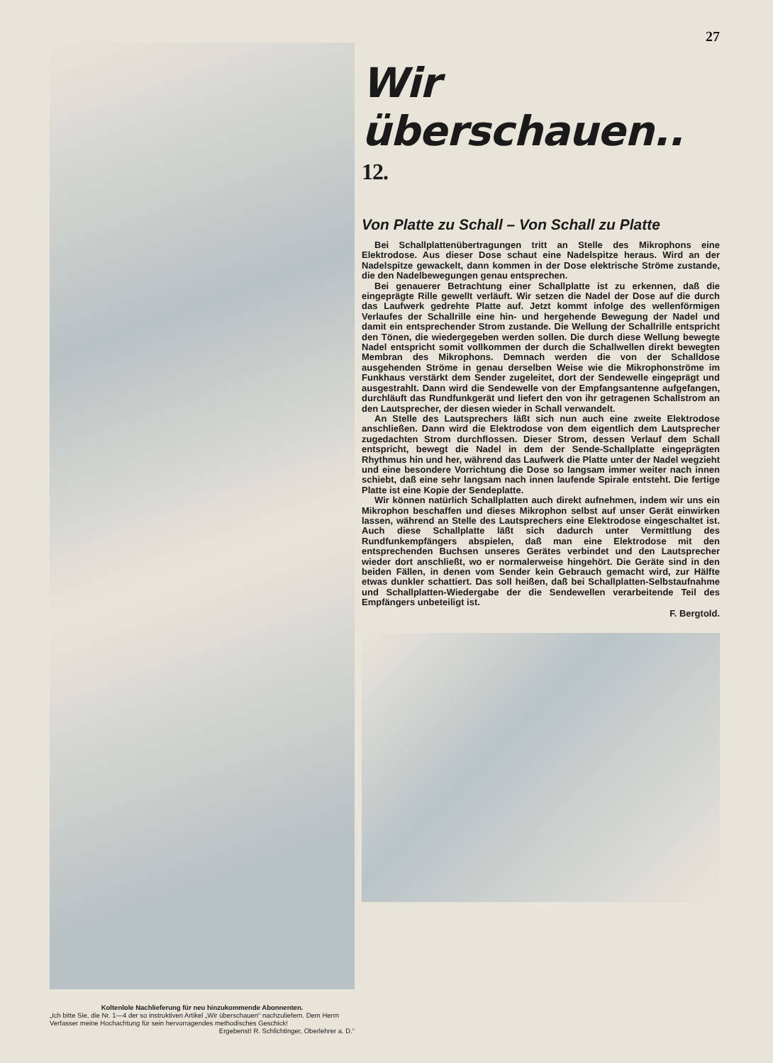Koltenlole Nachlieferung für neu hinzukommende Abonnenten.
„Ich bitte Sie, die Nr. 1—4 der so instruktiven Artikel „Wir überschauen“ nachzuliefern. Dem Herrn Verfasser meine Hochachtung für sein hervorragendes methodisches Geschick!
Ergebenst! R. Schlichtinger, Oberlehrer a. D.“
27
Wir überschauen.. <sup>12.</sup>
Von Platte zu Schall – Von Schall zu Platte
Bei Schallplattenübertragungen tritt an Stelle des Mikrophons eine Elektrodose. Aus dieser Dose schaut eine Nadelspitze heraus. Wird an der Nadelspitze gewackelt, dann kommen in der Dose elektrische Ströme zustande, die den Nadelbewegungen genau entsprechen.
Bei genauerer Betrachtung einer Schallplatte ist zu erkennen, daß die eingeprägte Rille gewellt verläuft. Wir setzen die Nadel der Dose auf die durch das Laufwerk gedrehte Platte auf. Jetzt kommt infolge des wellenförmigen Verlaufes der Schallrille eine hin- und hergehende Bewegung der Nadel und damit ein entsprechender Strom zustande. Die Wellung der Schallrille entspricht den Tönen, die wiedergegeben werden sollen. Die durch diese Wellung bewegte Nadel entspricht somit vollkommen der durch die Schallwellen direkt bewegten Membran des Mikrophons. Demnach werden die von der Schalldose ausgehenden Ströme in genau derselben Weise wie die Mikrophonströme im Funkhaus verstärkt dem Sender zugeleitet, dort der Sendewelle eingeprägt und ausgestrahlt. Dann wird die Sendewelle von der Empfangsantenne aufgefangen, durchläuft das Rundfunkgerät und liefert den von ihr getragenen Schallstrom an den Lautsprecher, der diesen wieder in Schall verwandelt.
An Stelle des Lautsprechers läßt sich nun auch eine zweite Elektrodose anschließen. Dann wird die Elektrodose von dem eigentlich dem Lautsprecher zugedachten Strom durchflossen. Dieser Strom, dessen Verlauf dem Schall entspricht, bewegt die Nadel in dem der Sende-Schallplatte eingeprägten Rhythmus hin und her, während das Laufwerk die Platte unter der Nadel wegzieht und eine besondere Vorrichtung die Dose so langsam immer weiter nach innen schiebt, daß eine sehr langsam nach innen laufende Spirale entsteht. Die fertige Platte ist eine Kopie der Sendeplatte.
Wir können natürlich Schallplatten auch direkt aufnehmen, indem wir uns ein Mikrophon beschaffen und dieses Mikrophon selbst auf unser Gerät einwirken lassen, während an Stelle des Lautsprechers eine Elektrodose eingeschaltet ist. Auch diese Schallplatte läßt sich dadurch unter Vermittlung des Rundfunkempfängers abspielen, daß man eine Elektrodose mit den entsprechenden Buchsen unseres Gerätes verbindet und den Lautsprecher wieder dort anschließt, wo er normalerweise hingehört. Die Geräte sind in den beiden Fällen, in denen vom Sender kein Gebrauch gemacht wird, zur Hälfte etwas dunkler schattiert. Das soll heißen, daß bei Schallplatten-Selbstaufnahme und Schallplatten-Wiedergabe der die Sendewellen verarbeitende Teil des Empfängers unbeteiligt ist.
F. Bergtold.